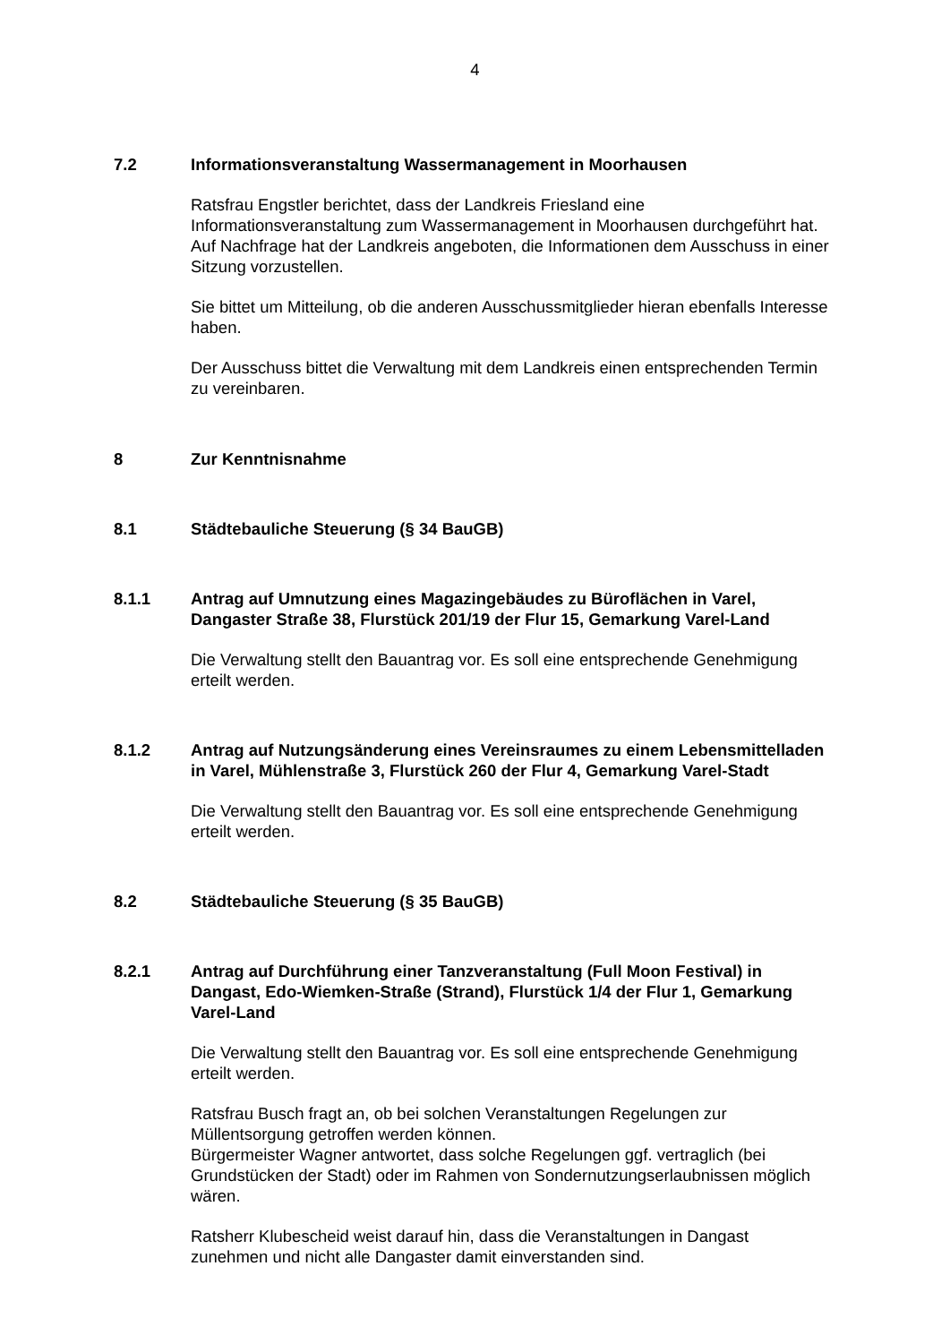4
7.2 Informationsveranstaltung Wassermanagement in Moorhausen
Ratsfrau Engstler berichtet, dass der Landkreis Friesland eine Informationsveranstaltung zum Wassermanagement in Moorhausen durchgeführt hat. Auf Nachfrage hat der Landkreis angeboten, die Informationen dem Ausschuss in einer Sitzung vorzustellen.
Sie bittet um Mitteilung, ob die anderen Ausschussmitglieder hieran ebenfalls Interesse haben.
Der Ausschuss bittet die Verwaltung mit dem Landkreis einen entsprechenden Termin zu vereinbaren.
8 Zur Kenntnisnahme
8.1 Städtebauliche Steuerung (§ 34 BauGB)
8.1.1 Antrag auf Umnutzung eines Magazingebäudes zu Büroflächen in Varel, Dangaster Straße 38, Flurstück 201/19 der Flur 15, Gemarkung Varel-Land
Die Verwaltung stellt den Bauantrag vor. Es soll eine entsprechende Genehmigung erteilt werden.
8.1.2 Antrag auf Nutzungsänderung eines Vereinsraumes zu einem Lebensmittelladen in Varel, Mühlenstraße 3, Flurstück 260 der Flur 4, Gemarkung Varel-Stadt
Die Verwaltung stellt den Bauantrag vor. Es soll eine entsprechende Genehmigung erteilt werden.
8.2 Städtebauliche Steuerung (§ 35 BauGB)
8.2.1 Antrag auf Durchführung einer Tanzveranstaltung (Full Moon Festival) in Dangast, Edo-Wiemken-Straße (Strand), Flurstück 1/4 der Flur 1, Gemarkung Varel-Land
Die Verwaltung stellt den Bauantrag vor. Es soll eine entsprechende Genehmigung erteilt werden.
Ratsfrau Busch fragt an, ob bei solchen Veranstaltungen Regelungen zur Müllentsorgung getroffen werden können.
Bürgermeister Wagner antwortet, dass solche Regelungen ggf. vertraglich (bei Grundstücken der Stadt) oder im Rahmen von Sondernutzungserlaubnissen möglich wären.
Ratsherr Klubescheid weist darauf hin, dass die Veranstaltungen in Dangast zunehmen und nicht alle Dangaster damit einverstanden sind.